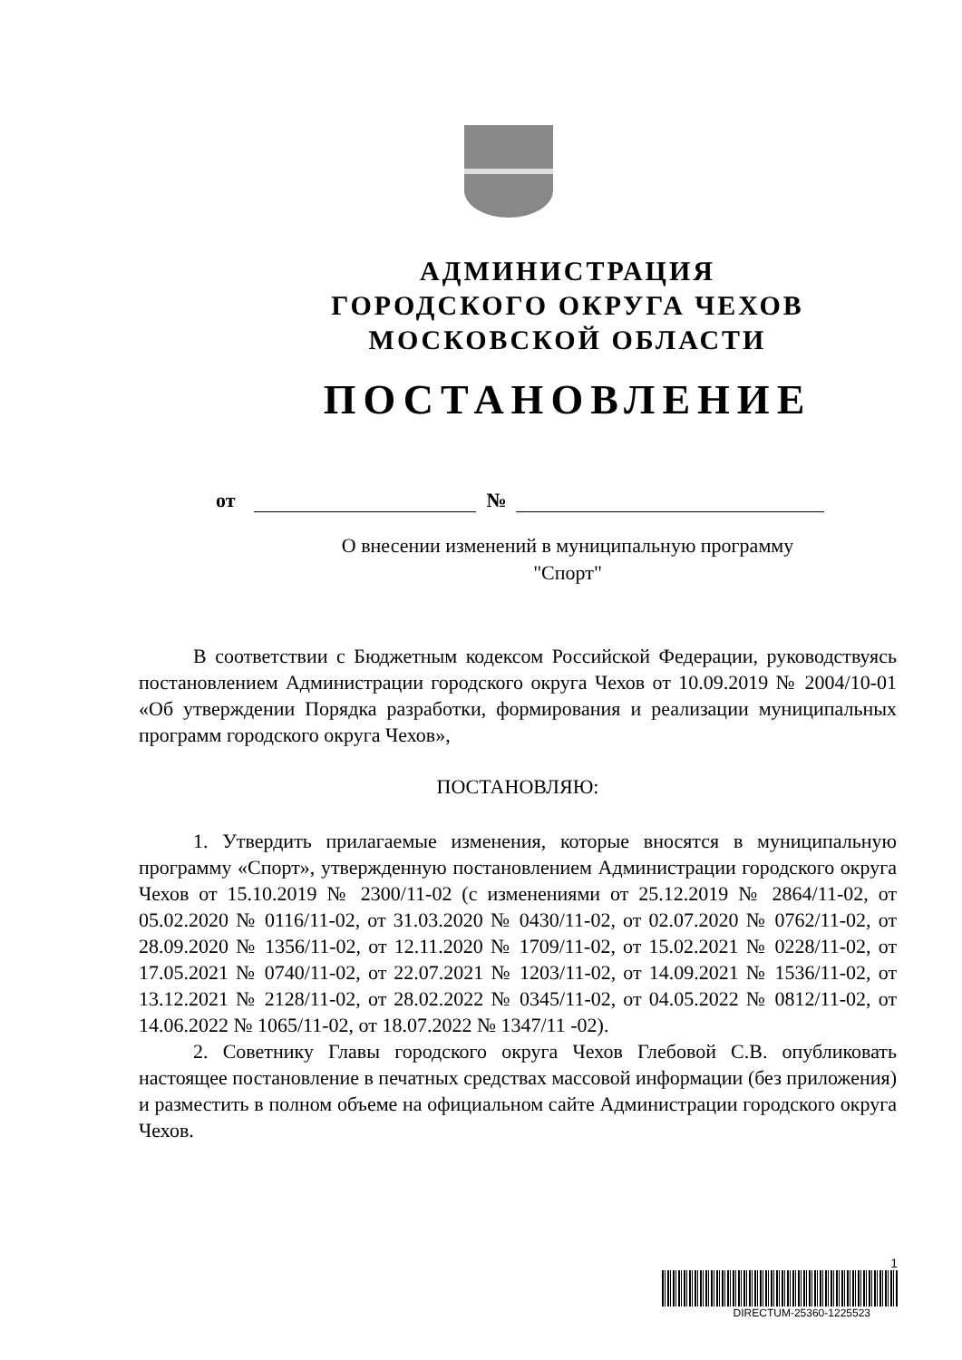АДМИНИСТРАЦИЯ
ГОРОДСКОГО ОКРУГА ЧЕХОВ
МОСКОВСКОЙ ОБЛАСТИ
ПОСТАНОВЛЕНИЕ
от №
О внесении изменений в муниципальную программу
"Спорт"
В соответствии с Бюджетным кодексом Российской Федерации, руководствуясь постановлением Администрации городского округа Чехов от 10.09.2019 № 2004/10-01 «Об утверждении Порядка разработки, формирования и реализации муниципальных программ городского округа Чехов»,
ПОСТАНОВЛЯЮ:
1. Утвердить прилагаемые изменения, которые вносятся в муниципальную программу «Спорт», утвержденную постановлением Администрации городского округа Чехов от 15.10.2019 № 2300/11-02 (с изменениями от 25.12.2019 № 2864/11-02, от 05.02.2020 № 0116/11-02, от 31.03.2020 № 0430/11-02, от 02.07.2020 № 0762/11-02, от 28.09.2020 № 1356/11-02, от 12.11.2020 № 1709/11-02, от 15.02.2021 № 0228/11-02, от 17.05.2021 № 0740/11-02, от 22.07.2021 № 1203/11-02, от 14.09.2021 № 1536/11-02, от 13.12.2021 № 2128/11-02, от 28.02.2022 № 0345/11-02, от 04.05.2022 № 0812/11-02, от 14.06.2022 № 1065/11-02, от 18.07.2022 № 1347/11 -02).
2. Советнику Главы городского округа Чехов Глебовой С.В. опубликовать настоящее постановление в печатных средствах массовой информации (без приложения) и разместить в полном объеме на официальном сайте Администрации городского округа Чехов.
1
DIRECTUM-25360-1225523